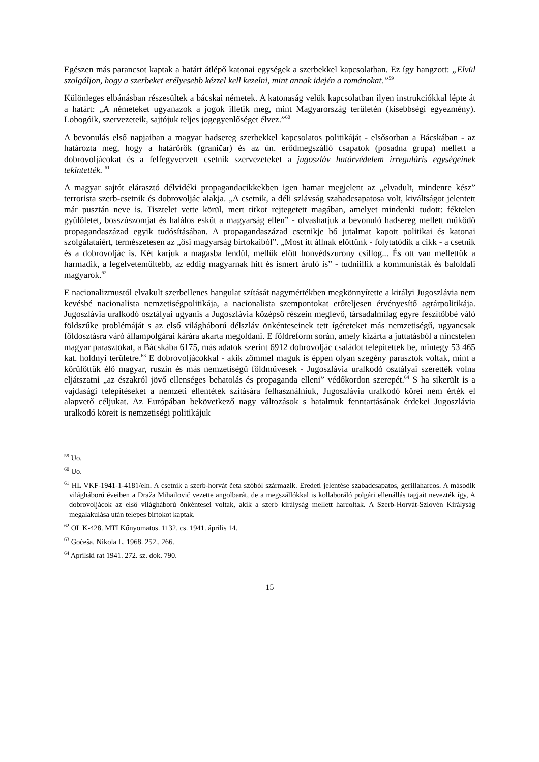Egészen más parancsot kaptak a határt átlépő katonai egységek a szerbekkel kapcsolatban. Ez így hangzott: „Elvül szolgáljon, hogy a szerbeket erélyesebb kézzel kell kezelni, mint annak idején a románokat.”<sup>59</sup>
Különleges elbánásban részesültek a bácskai németek. A katonaság velük kapcsolatban ilyen instrukciókkal lépte át a határt: „A németeket ugyanazok a jogok illetik meg, mint Magyarország területén (kisebbségi egyezmény). Lobogóik, szervezeteik, sajtójuk teljes jogegyenlőséget élvez.”<sup>60</sup>
A bevonulás első napjaiban a magyar hadsereg szerbekkel kapcsolatos politikáját - elsősorban a Bácskában - az határozta meg, hogy a határőrök (graničar) és az ún. erődmegszálló csapatok (posadna grupa) mellett a dobrovoljácokat és a felfegyverzett csetnik szervezeteket a jugoszláv határvédelem irreguláris egységeinek tekintették. <sup>61</sup>
A magyar sajtót elárasztó délvidéki propagandacikkekben igen hamar megjelent az „elvadult, mindenre kész” terrorista szerb-csetnik és dobrovoljác alakja. „A csetnik, a déli szlávság szabadcsapatosa volt, kiváltságot jelentett már pusztán neve is. Tisztelet vette körül, mert titkot rejtegetett magában, amelyet mindenki tudott: féktelen gyűlöletet, bosszúszomjat és halálos esküt a magyarság ellen” - olvashatjuk a bevonuló hadsereg mellett működő propagandaszázad egyik tudósításában. A propagandaszázad csetnikje bő jutalmat kapott politikai és katonai szolgálataiért, természetesen az „ősi magyarság birtokaiból”. „Most itt állnak előttünk - folytatódik a cikk - a csetnik és a dobrovoljác is. Két karjuk a magasba lendül, mellük előtt honvédszurony csillog... És ott van mellettük a harmadik, a legelvetemültebb, az eddig magyarnak hitt és ismert áruló is” - tudniillik a kommunisták és baloldali magyarok.<sup>62</sup>
E nacionalizmustól elvakult szerbellenes hangulat szítását nagymértékben megkönnyítette a királyi Jugoszlávia nem kevésbé nacionalista nemzetiségpolitikája, a nacionalista szempontokat erőteljesen érvényesítő agrárpolitikája. Jugoszlávia uralkodó osztályai ugyanis a Jugoszlávia középső részein meglevő, társadalmilag egyre feszítőbbé váló földszűke problémáját s az első világháború délszláv önkénteseinek tett ígéreteket más nemzetiségű, ugyancsak földosztásra váró állampolgárai kárára akarta megoldani. E földreform során, amely kizárta a juttatásból a nincstelen magyar parasztokat, a Bácskába 6175, más adatok szerint 6912 dobrovoljác családot telepítettek be, mintegy 53 465 kat. holdnyi területre.<sup>63</sup> E dobrovoljácokkal - akik zömmel maguk is éppen olyan szegény parasztok voltak, mint a körülöttük élő magyar, ruszin és más nemzetiségű földművesek - Jugoszlávia uralkodó osztályai szerették volna eljátszatni „az északról jövő ellenséges behatolás és propaganda elleni” védőkordon szerepét.<sup>64</sup> S ha sikerült is a vajdasági telepítéseket a nemzeti ellentétek szítására felhasználniuk, Jugoszlávia uralkodó körei nem érték el alapvető céljukat. Az Európában bekövetkező nagy változások s hatalmuk fenntartásának érdekei Jugoszlávia uralkodó köreit is nemzetiségi politikájuk
<sup>59</sup> Uo.
<sup>60</sup> Uo.
<sup>61</sup> HL VKF-1941-1-4181/eln. A csetnik a szerb-horvát četa szóból származik. Eredeti jelentése szabadcsapatos, gerillaharcos. A második világháború éveiben a Draža Mihailovič vezette angolbarát, de a megszállókkal is kollaboráló polgári ellenállás tagjait nevezték így, A dobrovoljácok az első világháború önkéntesei voltak, akik a szerb királyság mellett harcoltak. A Szerb-Horvát-Szlovén Királyság megalakulása után telepes birtokot kaptak.
<sup>62</sup> OL K-428. MTI Kőnyomatos. 1132. cs. 1941. április 14.
<sup>63</sup> Goćeša, Nikola L. 1968. 252., 266.
<sup>64</sup> Aprilski rat 1941. 272. sz. dok. 790.
15